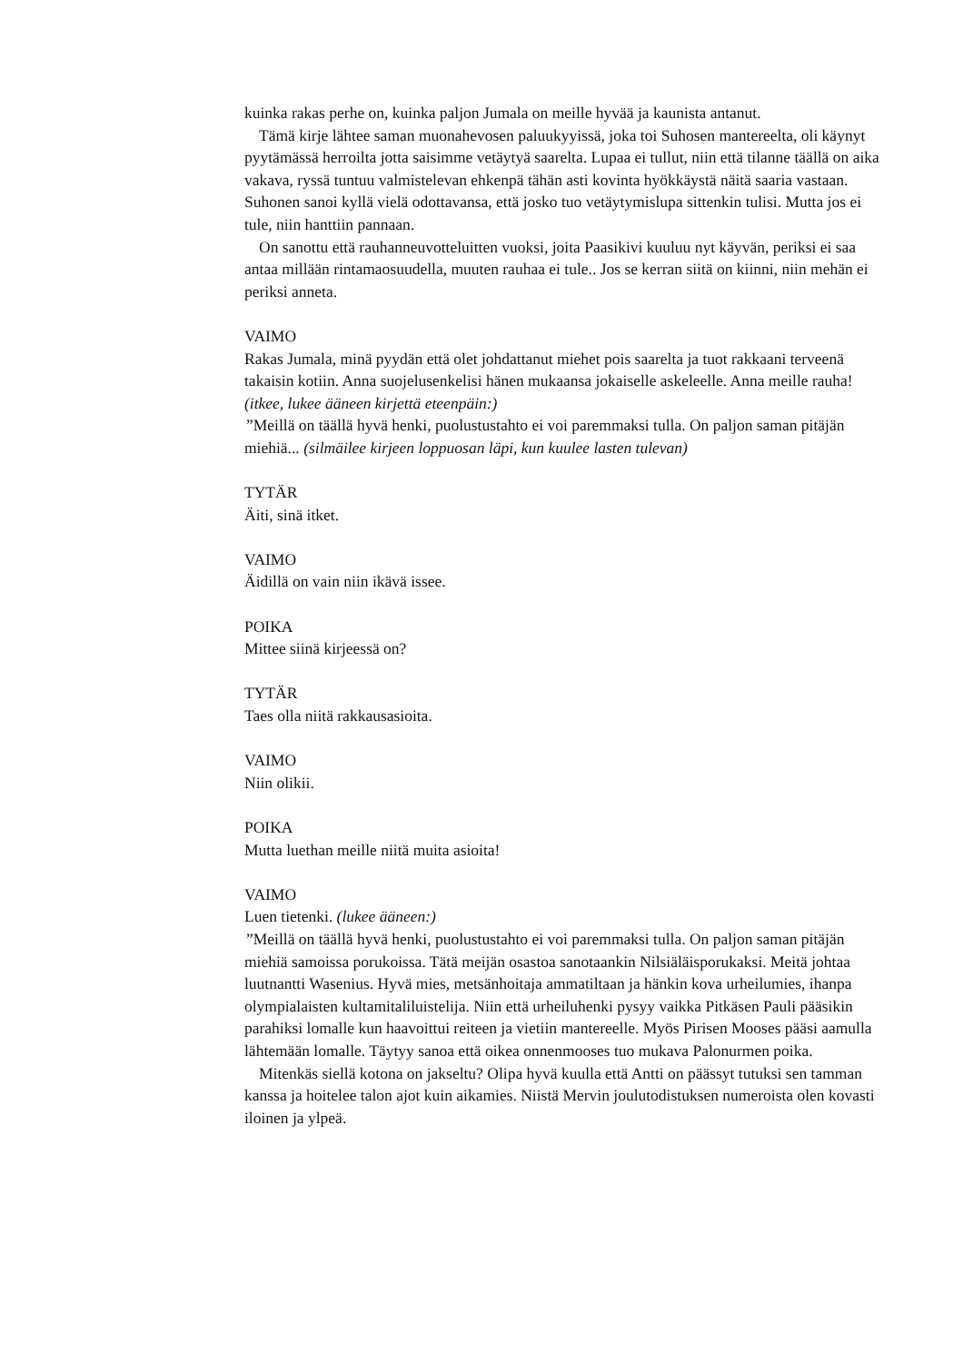kuinka rakas perhe on, kuinka paljon Jumala on meille hyvää ja kaunista antanut.
Tämä kirje lähtee saman muonahevosen paluukyyissä, joka toi Suhosen mantereelta, oli käynyt pyytämässä herroilta jotta saisimme vetäytyä saarelta. Lupaa ei tullut, niin että tilanne täällä on aika vakava, ryssä tuntuu valmistelevan ehkenpä tähän asti kovinta hyökkäystä näitä saaria vastaan. Suhonen sanoi kyllä vielä odottavansa, että josko tuo vetäytymislupa sittenkin tulisi. Mutta jos ei tule, niin hanttiin pannaan.
On sanottu että rauhanneuvotteluitten vuoksi, joita Paasikivi kuuluu nyt käyvän, periksi ei saa antaa millään rintamaosuudella, muuten rauhaa ei tule.. Jos se kerran siitä on kiinni, niin mehän ei periksi anneta.
VAIMO
Rakas Jumala, minä pyydän että olet johdattanut miehet pois saarelta ja tuot rakkaani terveenä takaisin kotiin. Anna suojelusenkelisi hänen mukaansa jokaiselle askeleelle. Anna meille rauha!
(itkee, lukee ääneen kirjettä eteenpäin:)
”Meillä on täällä hyvä henki, puolustustahto ei voi paremmaksi tulla. On paljon saman pitäjän miehiä... (silmäilee kirjeen loppuosan läpi, kun kuulee lasten tulevan)
TYTÄR
Äiti, sinä itket.
VAIMO
Äidillä on vain niin ikävä issee.
POIKA
Mittee siinä kirjeessä on?
TYTÄR
Taes olla niitä rakkausasioita.
VAIMO
Niin olikii.
POIKA
Mutta luethan meille niitä muita asioita!
VAIMO
Luen tietenki. (lukee ääneen:)
”Meillä on täällä hyvä henki, puolustustahto ei voi paremmaksi tulla. On paljon saman pitäjän miehiä samoissa porukoissa. Tätä meijän osastoa sanotaankin Nilsiäläisporukaksi. Meitä johtaa luutnantti Wasenius. Hyvä mies, metsänhoitaja ammatiltaan ja hänkin kova urheilumies, ihanpa olympialaisten kultamitaliluistelija. Niin että urheiluhenki pysyy vaikka Pitkäsen Pauli pääsikin parahiksi lomalle kun haavoittui reiteen ja vietiin mantereelle. Myös Pirisen Mooses pääsi aamulla lähtemään lomalle. Täytyy sanoa että oikea onnenmooses tuo mukava Palonurmen poika.
Mitenkäs siellä kotona on jakseltu? Olipa hyvä kuulla että Antti on päässyt tutuksi sen tamman kanssa ja hoitelee talon ajot kuin aikamies. Niistä Mervin joulutodistuksen numeroista olen kovasti iloinen ja ylpeä.